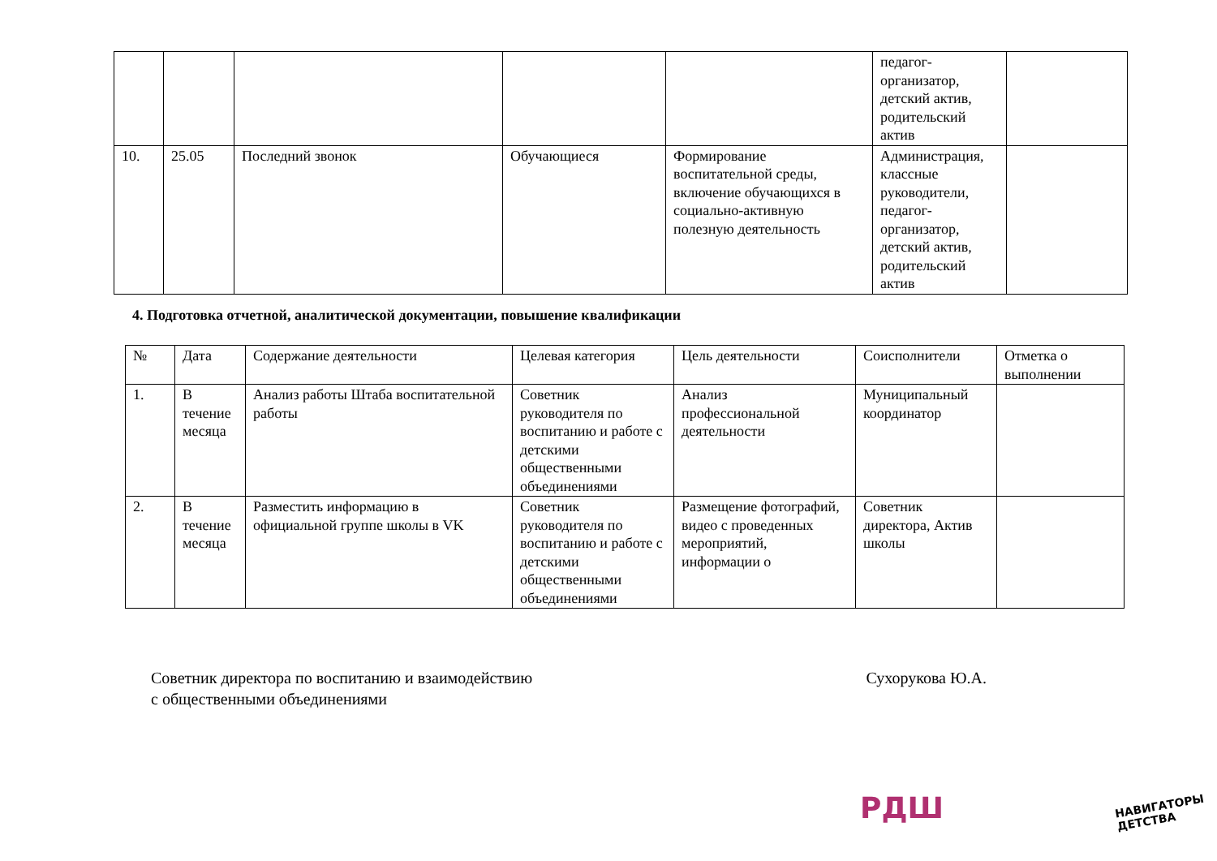| | | | | | педагог-организатор, детский актив, родительский актив | |
| 10. | 25.05 | Последний звонок | Обучающиеся | Формирование воспитательной среды, включение обучающихся в социально-активную полезную деятельность | Администрация, классные руководители, педагог-организатор, детский актив, родительский актив | |
4. Подготовка отчетной, аналитической документации, повышение квалификации
| № | Дата | Содержание деятельности | Целевая категория | Цель деятельности | Соисполнители | Отметка о выполнении |
| --- | --- | --- | --- | --- | --- | --- |
| 1. | В течение месяца | Анализ работы Штаба воспитательной работы | Советник руководителя по воспитанию и работе с детскими общественными объединениями | Анализ профессиональной деятельности | Муниципальный координатор | |
| 2. | В течение месяца | Разместить информацию в официальной группе школы в VK | Советник руководителя по воспитанию и работе с детскими общественными объединениями | Размещение фотографий, видео с проведенных мероприятий, информации о | Советник директора, Актив школы | |
Советник директора по воспитанию и взаимодействию
с общественными объединениями
Сухорукова Ю.А.
РДШ
НАВИГАТОРЫ
ДЕТСТВА